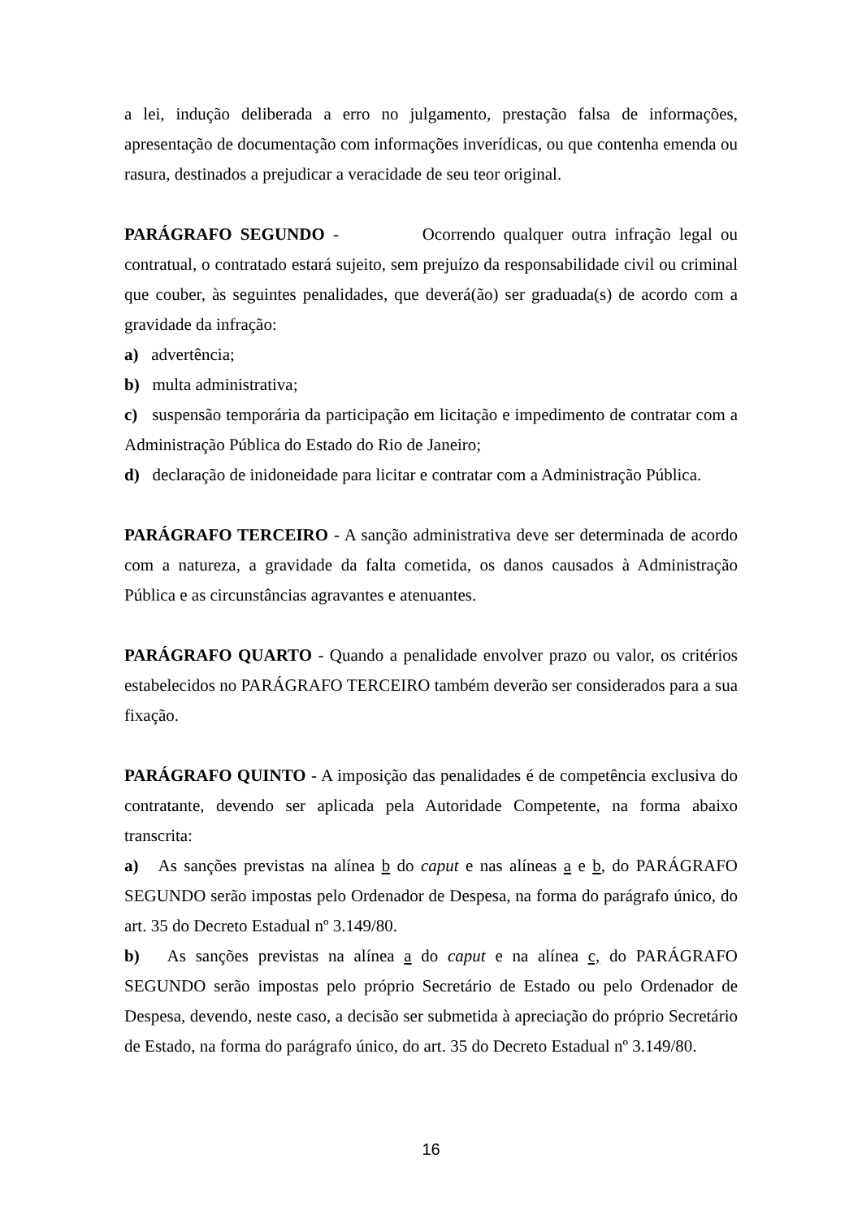a lei, indução deliberada a erro no julgamento, prestação falsa de informações, apresentação de documentação com informações inverídicas, ou que contenha emenda ou rasura, destinados a prejudicar a veracidade de seu teor original.
PARÁGRAFO SEGUNDO - Ocorrendo qualquer outra infração legal ou contratual, o contratado estará sujeito, sem prejuízo da responsabilidade civil ou criminal que couber, às seguintes penalidades, que deverá(ão) ser graduada(s) de acordo com a gravidade da infração:
a) advertência;
b) multa administrativa;
c) suspensão temporária da participação em licitação e impedimento de contratar com a Administração Pública do Estado do Rio de Janeiro;
d) declaração de inidoneidade para licitar e contratar com a Administração Pública.
PARÁGRAFO TERCEIRO - A sanção administrativa deve ser determinada de acordo com a natureza, a gravidade da falta cometida, os danos causados à Administração Pública e as circunstâncias agravantes e atenuantes.
PARÁGRAFO QUARTO - Quando a penalidade envolver prazo ou valor, os critérios estabelecidos no PARÁGRAFO TERCEIRO também deverão ser considerados para a sua fixação.
PARÁGRAFO QUINTO - A imposição das penalidades é de competência exclusiva do contratante, devendo ser aplicada pela Autoridade Competente, na forma abaixo transcrita:
a) As sanções previstas na alínea b do caput e nas alíneas a e b, do PARÁGRAFO SEGUNDO serão impostas pelo Ordenador de Despesa, na forma do parágrafo único, do art. 35 do Decreto Estadual nº 3.149/80.
b) As sanções previstas na alínea a do caput e na alínea c, do PARÁGRAFO SEGUNDO serão impostas pelo próprio Secretário de Estado ou pelo Ordenador de Despesa, devendo, neste caso, a decisão ser submetida à apreciação do próprio Secretário de Estado, na forma do parágrafo único, do art. 35 do Decreto Estadual nº 3.149/80.
16